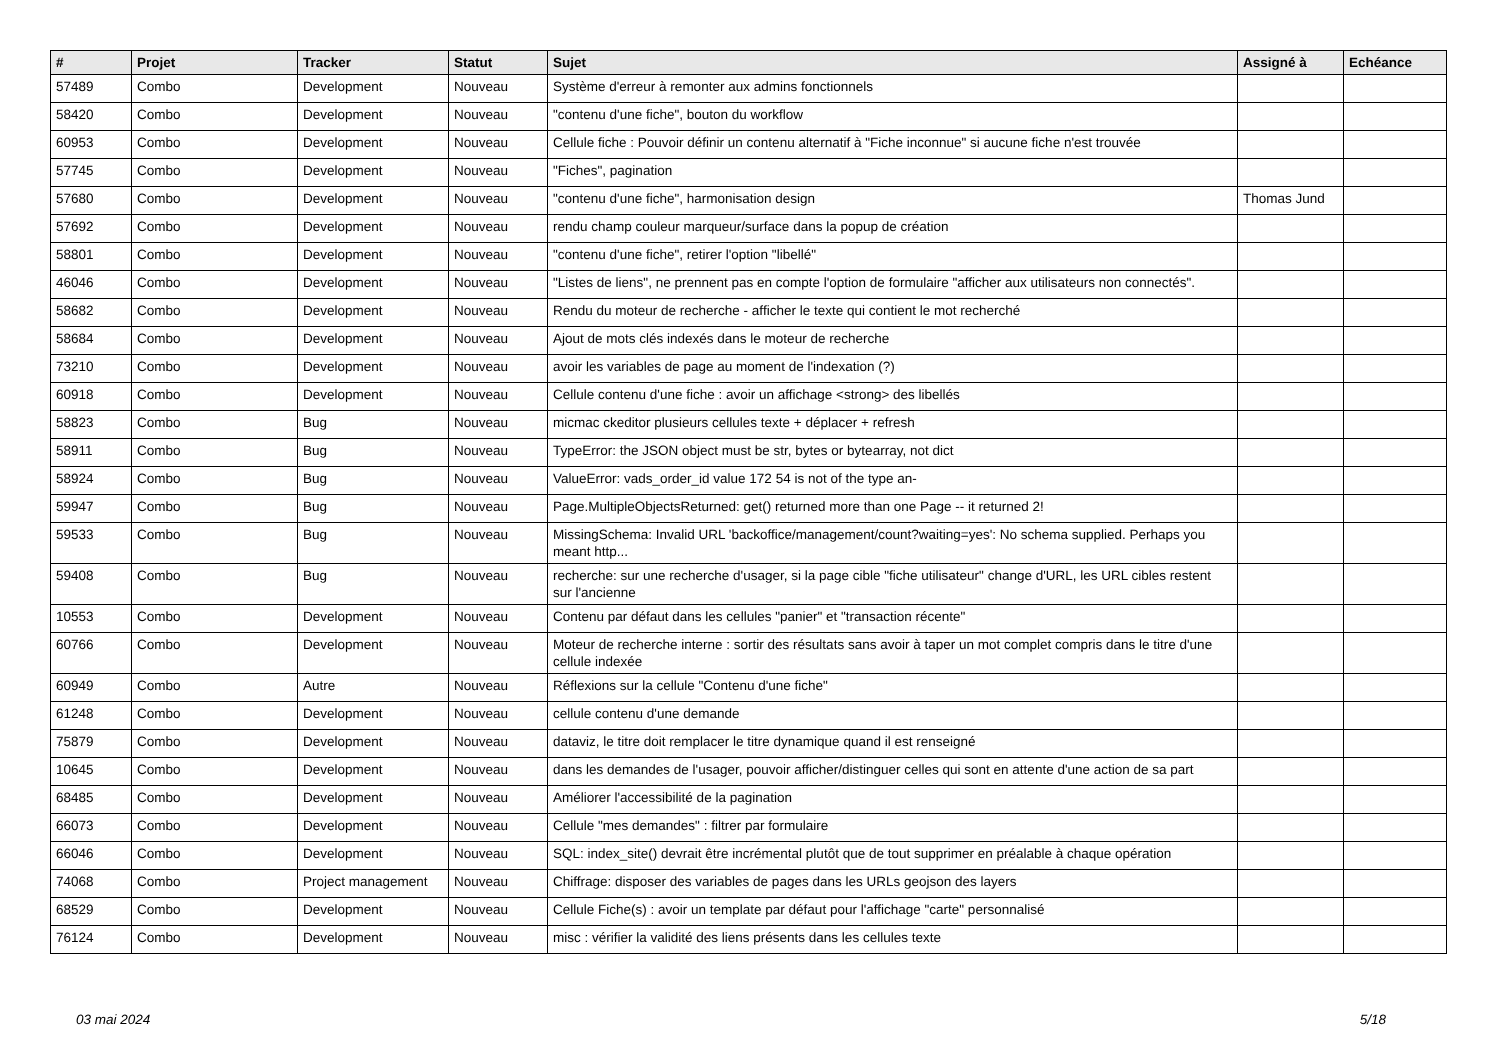| # | Projet | Tracker | Statut | Sujet | Assigné à | Echéance |
| --- | --- | --- | --- | --- | --- | --- |
| 57489 | Combo | Development | Nouveau | Système d'erreur à remonter aux admins fonctionnels | | |
| 58420 | Combo | Development | Nouveau | "contenu d'une fiche", bouton du workflow | | |
| 60953 | Combo | Development | Nouveau | Cellule fiche : Pouvoir définir un contenu alternatif à "Fiche inconnue" si aucune fiche n'est trouvée | | |
| 57745 | Combo | Development | Nouveau | "Fiches", pagination | | |
| 57680 | Combo | Development | Nouveau | "contenu d'une fiche", harmonisation design | Thomas Jund | |
| 57692 | Combo | Development | Nouveau | rendu champ couleur marqueur/surface dans la popup de création | | |
| 58801 | Combo | Development | Nouveau | "contenu d'une fiche", retirer l'option "libellé" | | |
| 46046 | Combo | Development | Nouveau | "Listes de liens", ne prennent pas en compte l'option de formulaire "afficher aux utilisateurs non connectés". | | |
| 58682 | Combo | Development | Nouveau | Rendu du moteur de recherche - afficher le texte qui contient le mot recherché | | |
| 58684 | Combo | Development | Nouveau | Ajout de mots clés indexés dans le moteur de recherche | | |
| 73210 | Combo | Development | Nouveau | avoir les variables de page au moment de l'indexation (?) | | |
| 60918 | Combo | Development | Nouveau | Cellule contenu d'une fiche : avoir un affichage <strong> des libellés | | |
| 58823 | Combo | Bug | Nouveau | micmac ckeditor plusieurs cellules texte + déplacer + refresh | | |
| 58911 | Combo | Bug | Nouveau | TypeError: the JSON object must be str, bytes or bytearray, not dict | | |
| 58924 | Combo | Bug | Nouveau | ValueError: vads_order_id value 172 54 is not of the type an- | | |
| 59947 | Combo | Bug | Nouveau | Page.MultipleObjectsReturned: get() returned more than one Page -- it returned 2! | | |
| 59533 | Combo | Bug | Nouveau | MissingSchema: Invalid URL 'backoffice/management/count?waiting=yes': No schema supplied. Perhaps you meant http... | | |
| 59408 | Combo | Bug | Nouveau | recherche: sur une recherche d'usager, si la page cible "fiche utilisateur" change d'URL, les URL cibles restent sur l'ancienne | | |
| 10553 | Combo | Development | Nouveau | Contenu par défaut dans les cellules "panier" et "transaction récente" | | |
| 60766 | Combo | Development | Nouveau | Moteur de recherche interne : sortir des résultats sans avoir à taper un mot complet compris dans le titre d'une cellule indexée | | |
| 60949 | Combo | Autre | Nouveau | Réflexions sur la cellule "Contenu d'une fiche" | | |
| 61248 | Combo | Development | Nouveau | cellule contenu d'une demande | | |
| 75879 | Combo | Development | Nouveau | dataviz, le titre doit remplacer le titre dynamique quand il est renseigné | | |
| 10645 | Combo | Development | Nouveau | dans les demandes de l'usager, pouvoir afficher/distinguer celles qui sont en attente d'une action de sa part | | |
| 68485 | Combo | Development | Nouveau | Améliorer l'accessibilité de la pagination | | |
| 66073 | Combo | Development | Nouveau | Cellule "mes demandes" : filtrer par formulaire | | |
| 66046 | Combo | Development | Nouveau | SQL: index_site() devrait être incrémental plutôt que de tout supprimer en préalable à chaque opération | | |
| 74068 | Combo | Project management | Nouveau | Chiffrage: disposer des variables de pages dans les URLs geojson des layers | | |
| 68529 | Combo | Development | Nouveau | Cellule Fiche(s) : avoir un template par défaut pour l'affichage "carte" personnalisé | | |
| 76124 | Combo | Development | Nouveau | misc : vérifier la validité des liens présents dans les cellules texte | | |
03 mai 2024 5/18